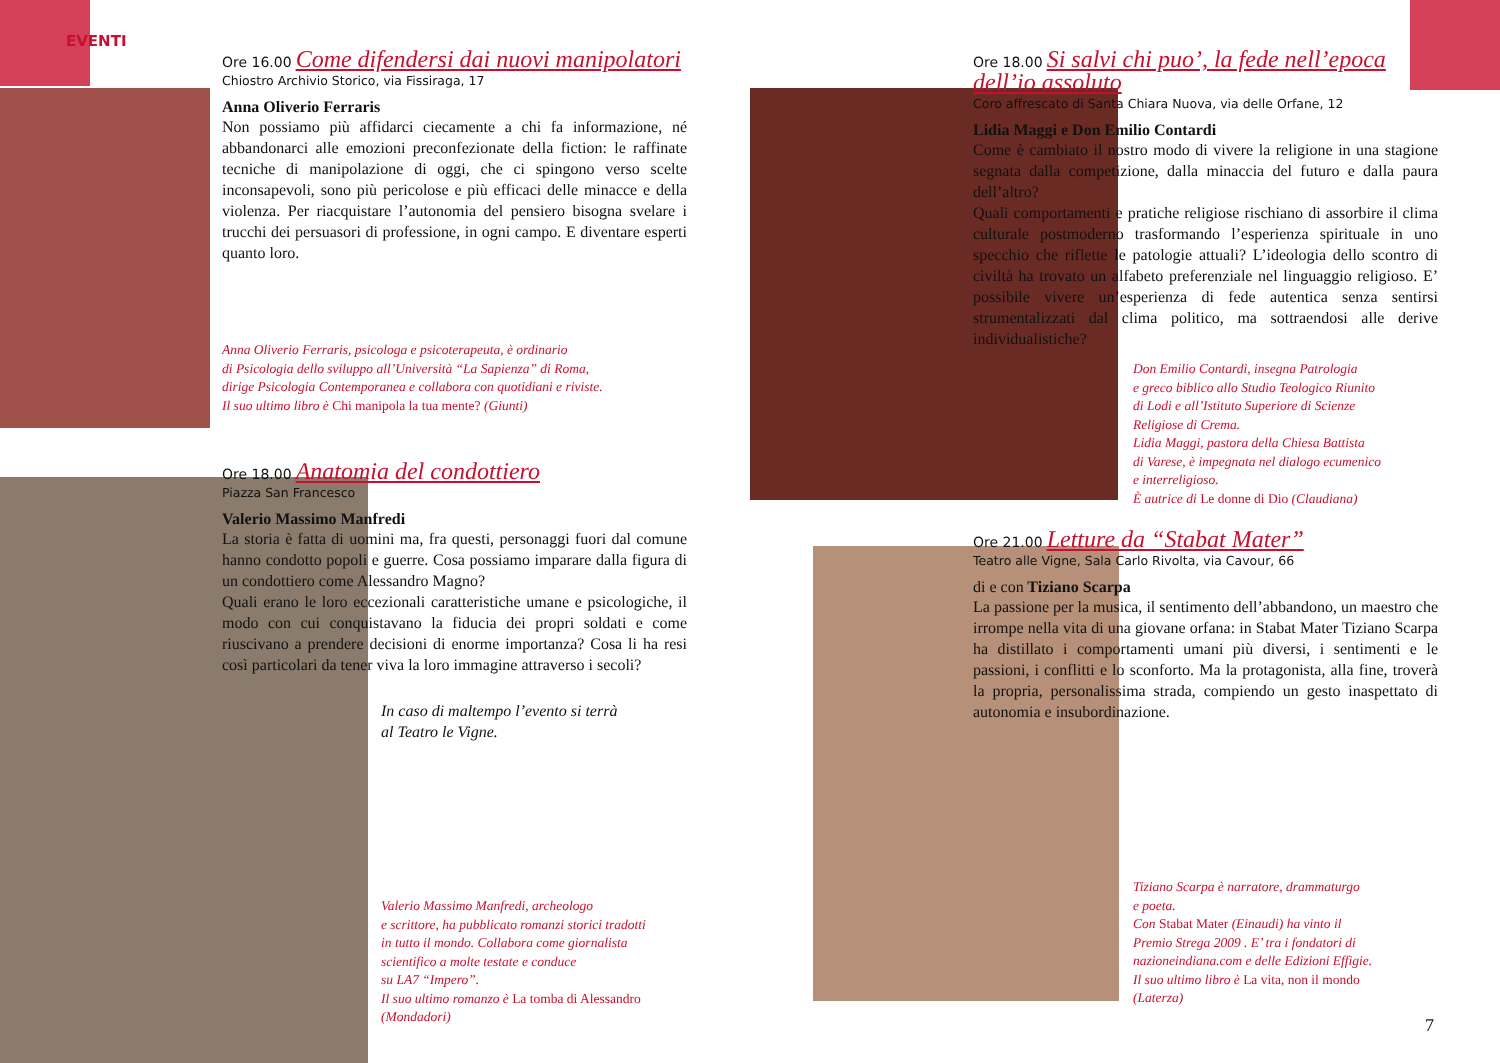EVENTI
Ore 16.00 Come difendersi dai nuovi manipolatori
Chiostro Archivio Storico, via Fissiraga, 17
Anna Oliverio Ferraris
Non possiamo più affidarci ciecamente a chi fa informazione, né abbandonarci alle emozioni preconfezionate della fiction: le raffinate tecniche di manipolazione di oggi, che ci spingono verso scelte inconsapevoli, sono più pericolose e più efficaci delle minacce e della violenza. Per riacquistare l’autonomia del pensiero bisogna svelare i trucchi dei persuasori di professione, in ogni campo. E diventare esperti quanto loro.
Anna Oliverio Ferraris, psicologa e psicoterapeuta, è ordinario
di Psicologia dello sviluppo all’Università “La Sapienza” di Roma,
dirige Psicologia Contemporanea e collabora con quotidiani e riviste.
Il suo ultimo libro è Chi manipola la tua mente? (Giunti)
Ore 18.00 Anatomia del condottiero
Piazza San Francesco
Valerio Massimo Manfredi
La storia è fatta di uomini ma, fra questi, personaggi fuori dal comune hanno condotto popoli e guerre. Cosa possiamo imparare dalla figura di un condottiero come Alessandro Magno?
Quali erano le loro eccezionali caratteristiche umane e psicologiche, il modo con cui conquistavano la fiducia dei propri soldati e come riuscivano a prendere decisioni di enorme importanza? Cosa li ha resi così particolari da tener viva la loro immagine attraverso i secoli?
In caso di maltempo l’evento si terrà
al Teatro le Vigne.
Valerio Massimo Manfredi, archeologo
e scrittore, ha pubblicato romanzi storici tradotti
in tutto il mondo. Collabora come giornalista
scientifico a molte testate e conduce
su LA7 “Impero”.
Il suo ultimo romanzo è La tomba di Alessandro
(Mondadori)
Ore 18.00 Si salvi chi puo’, la fede nell’epoca dell’io assoluto
Coro affrescato di Santa Chiara Nuova, via delle Orfane, 12
Lidia Maggi e Don Emilio Contardi
Come è cambiato il nostro modo di vivere la religione in una stagione segnata dalla competizione, dalla minaccia del futuro e dalla paura dell’altro?
Quali comportamenti e pratiche religiose rischiano di assorbire il clima culturale postmoderno trasformando l’esperienza spirituale in uno specchio che riflette le patologie attuali? L’ideologia dello scontro di civiltà ha trovato un alfabeto preferenziale nel linguaggio religioso. E’ possibile vivere un’esperienza di fede autentica senza sentirsi strumentalizzati dal clima politico, ma sottraendosi alle derive individualistiche?
Don Emilio Contardi, insegna Patrologia
e greco biblico allo Studio Teologico Riunito
di Lodi e all’Istituto Superiore di Scienze
Religiose di Crema.
Lidia Maggi, pastora della Chiesa Battista
di Varese, è impegnata nel dialogo ecumenico
e interreligioso.
È autrice di Le donne di Dio (Claudiana)
Ore 21.00 Letture da “Stabat Mater”
Teatro alle Vigne, Sala Carlo Rivolta, via Cavour, 66
di e con Tiziano Scarpa
La passione per la musica, il sentimento dell’abbandono, un maestro che irrompe nella vita di una giovane orfana: in Stabat Mater Tiziano Scarpa ha distillato i comportamenti umani più diversi, i sentimenti e le passioni, i conflitti e lo sconforto. Ma la protagonista, alla fine, troverà la propria, personalissima strada, compiendo un gesto inaspettato di autonomia e insubordinazione.
Tiziano Scarpa è narratore, drammaturgo
e poeta.
Con Stabat Mater (Einaudi) ha vinto il
Premio Strega 2009 . E’ tra i fondatori di
nazioneindiana.com e delle Edizioni Effigie.
Il suo ultimo libro è La vita, non il mondo
(Laterza)
7